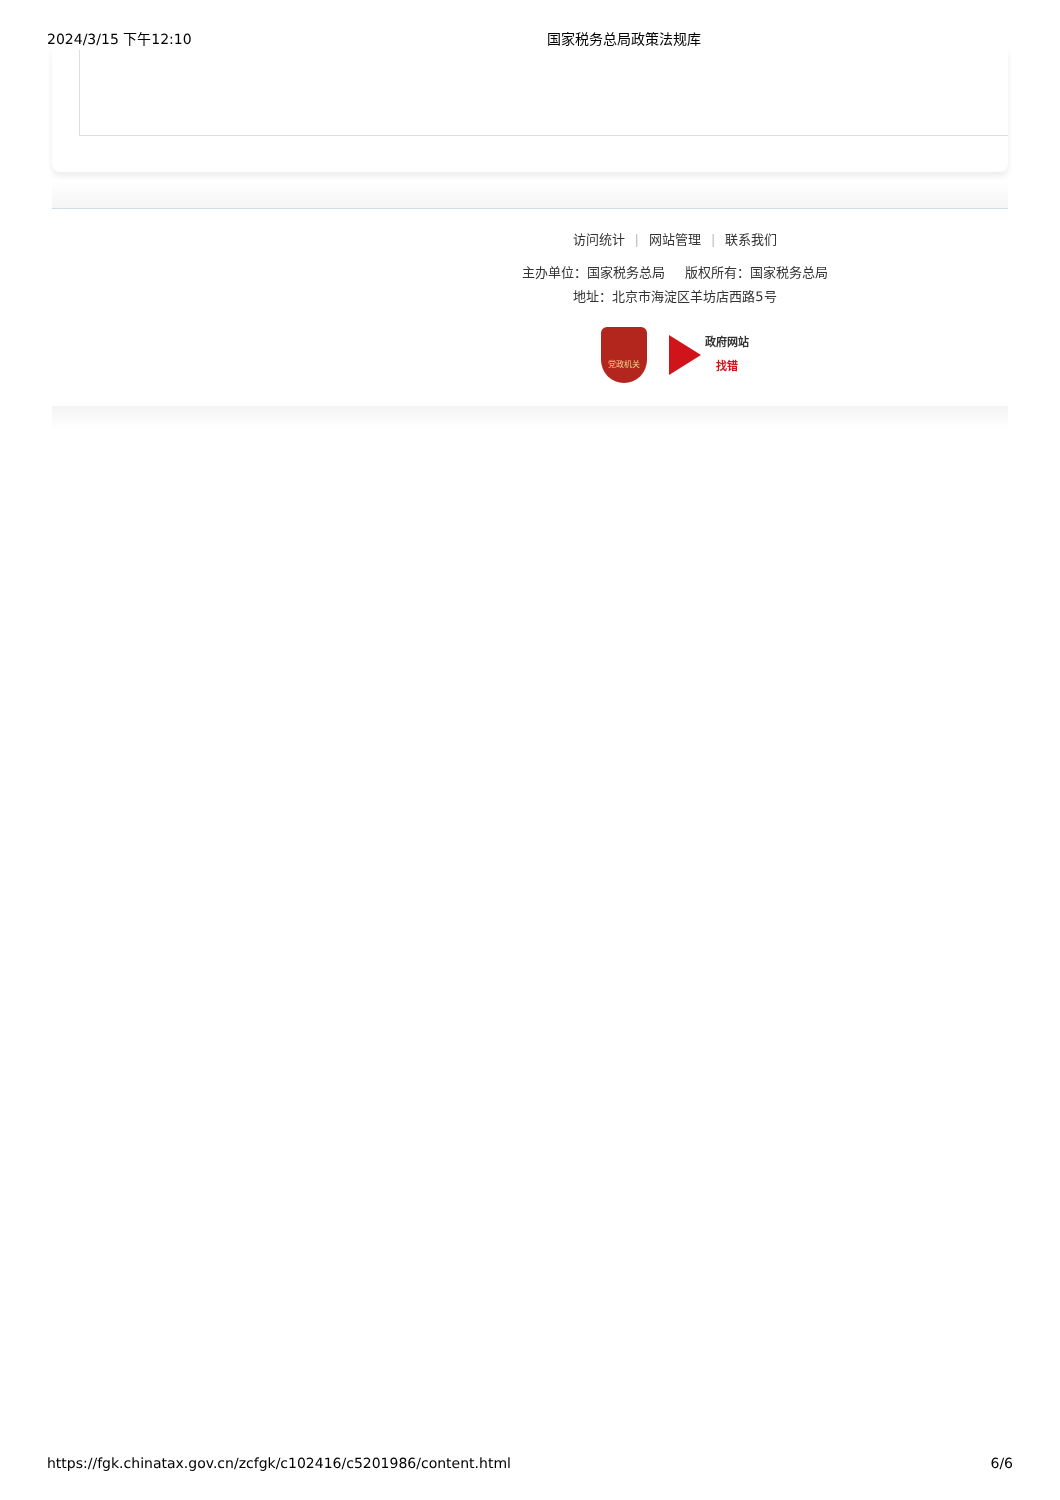2024/3/15 下午12:10 国家税务总局政策法规库
访问统计 | 网站管理 | 联系我们
主办单位：国家税务总局 版权所有：国家税务总局
地址：北京市海淀区羊坊店西路5号
党政机关
政府网站
找错
https://fgk.chinatax.gov.cn/zcfgk/c102416/c5201986/content.html 6/6